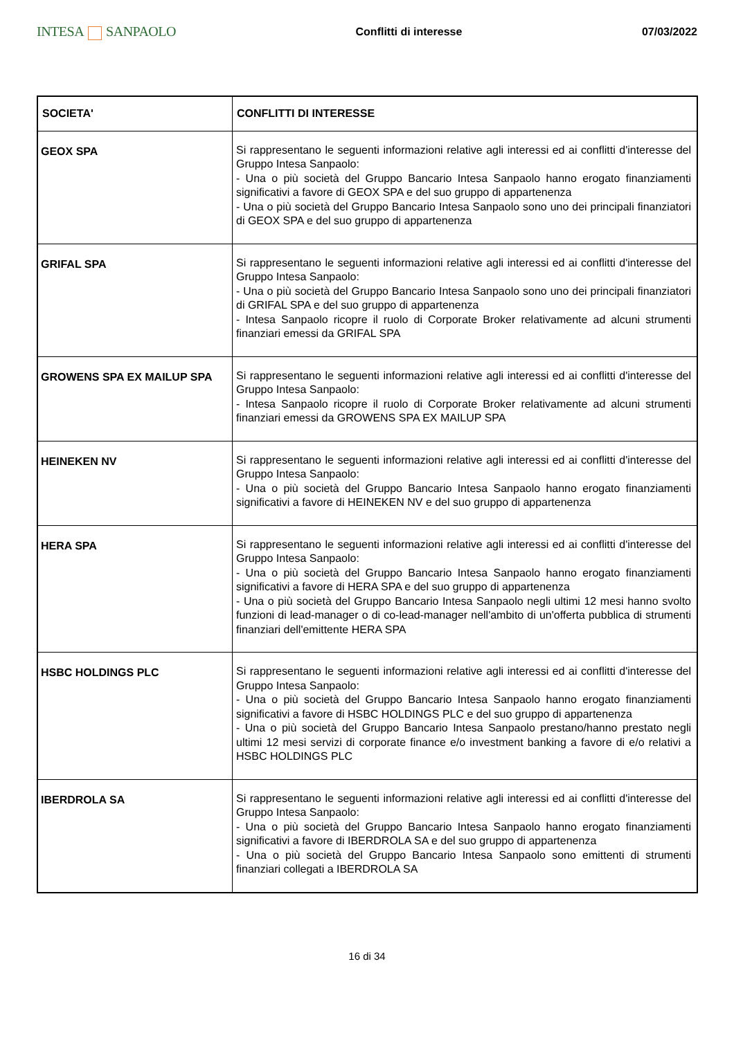INTESA SANPAOLO
Conflitti di interesse 07/03/2022
| SOCIETA' | CONFLITTI DI INTERESSE |
| --- | --- |
| GEOX SPA | Si rappresentano le seguenti informazioni relative agli interessi ed ai conflitti d'interesse del Gruppo Intesa Sanpaolo: - Una o più società del Gruppo Bancario Intesa Sanpaolo hanno erogato finanziamenti significativi a favore di GEOX SPA e del suo gruppo di appartenenza - Una o più società del Gruppo Bancario Intesa Sanpaolo sono uno dei principali finanziatori di GEOX SPA e del suo gruppo di appartenenza |
| GRIFAL SPA | Si rappresentano le seguenti informazioni relative agli interessi ed ai conflitti d'interesse del Gruppo Intesa Sanpaolo: - Una o più società del Gruppo Bancario Intesa Sanpaolo sono uno dei principali finanziatori di GRIFAL SPA e del suo gruppo di appartenenza - Intesa Sanpaolo ricopre il ruolo di Corporate Broker relativamente ad alcuni strumenti finanziari emessi da GRIFAL SPA |
| GROWENS SPA EX MAILUP SPA | Si rappresentano le seguenti informazioni relative agli interessi ed ai conflitti d'interesse del Gruppo Intesa Sanpaolo: - Intesa Sanpaolo ricopre il ruolo di Corporate Broker relativamente ad alcuni strumenti finanziari emessi da GROWENS SPA EX MAILUP SPA |
| HEINEKEN NV | Si rappresentano le seguenti informazioni relative agli interessi ed ai conflitti d'interesse del Gruppo Intesa Sanpaolo: - Una o più società del Gruppo Bancario Intesa Sanpaolo hanno erogato finanziamenti significativi a favore di HEINEKEN NV e del suo gruppo di appartenenza |
| HERA SPA | Si rappresentano le seguenti informazioni relative agli interessi ed ai conflitti d'interesse del Gruppo Intesa Sanpaolo: - Una o più società del Gruppo Bancario Intesa Sanpaolo hanno erogato finanziamenti significativi a favore di HERA SPA e del suo gruppo di appartenenza - Una o più società del Gruppo Bancario Intesa Sanpaolo negli ultimi 12 mesi hanno svolto funzioni di lead-manager o di co-lead-manager nell'ambito di un'offerta pubblica di strumenti finanziari dell'emittente HERA SPA |
| HSBC HOLDINGS PLC | Si rappresentano le seguenti informazioni relative agli interessi ed ai conflitti d'interesse del Gruppo Intesa Sanpaolo: - Una o più società del Gruppo Bancario Intesa Sanpaolo hanno erogato finanziamenti significativi a favore di HSBC HOLDINGS PLC e del suo gruppo di appartenenza - Una o più società del Gruppo Bancario Intesa Sanpaolo prestano/hanno prestato negli ultimi 12 mesi servizi di corporate finance e/o investment banking a favore di e/o relativi a HSBC HOLDINGS PLC |
| IBERDROLA SA | Si rappresentano le seguenti informazioni relative agli interessi ed ai conflitti d'interesse del Gruppo Intesa Sanpaolo: - Una o più società del Gruppo Bancario Intesa Sanpaolo hanno erogato finanziamenti significativi a favore di IBERDROLA SA e del suo gruppo di appartenenza - Una o più società del Gruppo Bancario Intesa Sanpaolo sono emittenti di strumenti finanziari collegati a IBERDROLA SA |
16 di 34